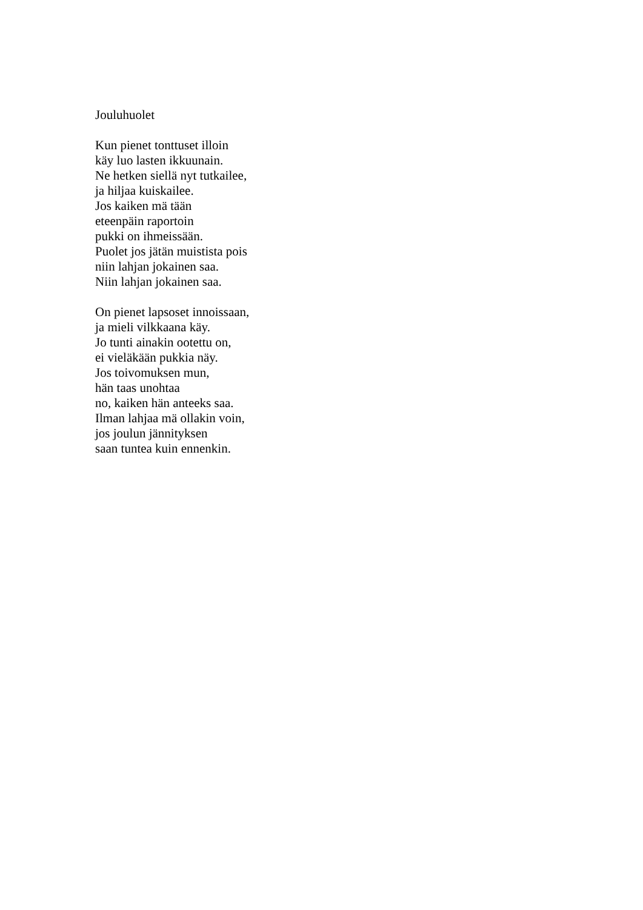Jouluhuolet
Kun pienet tonttuset illoin
käy luo lasten ikkuunain.
Ne hetken siellä nyt tutkailee,
ja hiljaa kuiskailee.
Jos kaiken mä tään
eteenpäin raportoin
pukki on ihmeissään.
Puolet jos jätän muistista pois
niin lahjan jokainen saa.
Niin lahjan jokainen saa.
On pienet lapsoset innoissaan,
ja mieli vilkkaana käy.
Jo tunti ainakin ootettu on,
ei vieläkään pukkia näy.
Jos toivomuksen mun,
hän taas unohtaa
no, kaiken hän anteeks saa.
Ilman lahjaa mä ollakin voin,
jos joulun jännityksen
saan tuntea kuin ennenkin.